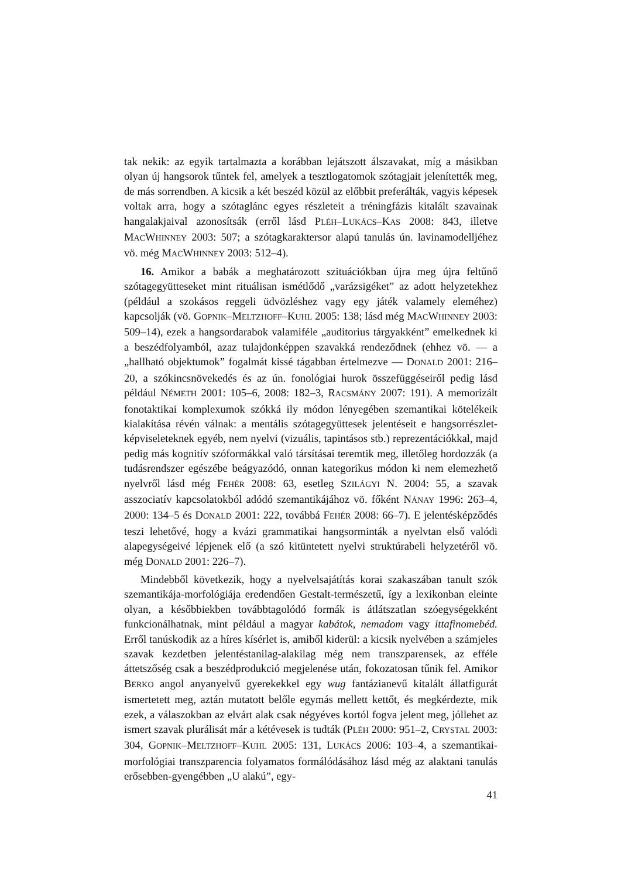tak nekik: az egyik tartalmazta a korábban lejátszott álszavakat, míg a másikban olyan új hangsorok tűntek fel, amelyek a tesztlogatomok szótagjait jelenítették meg, de más sorrendben. A kicsik a két beszéd közül az előbbit preferálták, vagyis képesek voltak arra, hogy a szótaglánc egyes részleteit a tréningfázis kitalált szavainak hangalakjaival azonosítsák (erről lásd PLÉH–LUKÁCS–KAS 2008: 843, illetve MACWHINNEY 2003: 507; a szótagkaraktersor alapú tanulás ún. lavinamodelljéhez vö. még MACWHINNEY 2003: 512–4).
16. Amikor a babák a meghatározott szituációkban újra meg újra feltűnő szótagegyütteseket mint rituálisan ismétlődő „varázsigéket” az adott helyzetekhez (például a szokásos reggeli üdvözléshez vagy egy játék valamely eleméhez) kapcsolják (vö. GOPNIK–MELTZHOFF–KUHL 2005: 138; lásd még MACWHINNEY 2003: 509–14), ezek a hangsordarabok valamiféle „auditorius tárgyakként” emelkednek ki a beszédfolyamból, azaz tulajdonképpen szavakká rendeződnek (ehhez vö. — a „hallható objektumok” fogalmát kissé tágabban értelmezve — DONALD 2001: 216–20, a szókincsnövekedés és az ún. fonológiai hurok összefüggéseiről pedig lásd például NÉMETH 2001: 105–6, 2008: 182–3, RACSMÁNY 2007: 191). A memorizált fonotaktikai komplexumok szókká ily módon lényegében szemantikai kötelékeik kialakítása révén válnak: a mentális szótagegyüttesek jelentéseit e hangsorrészlet-képviseleteknek egyéb, nem nyelvi (vizuális, tapintásos stb.) reprezentációkkal, majd pedig más kognitív szóformákkal való társításai teremtik meg, illetőleg hordozzák (a tudásrendszer egészébe beágyazódó, onnan kategorikus módon ki nem elemezhető nyelvről lásd még FEHÉR 2008: 63, esetleg SZILÁGYI N. 2004: 55, a szavak asszociatív kapcsolatokból adódó szemantikájához vö. főként NÁNAY 1996: 263–4, 2000: 134–5 és DONALD 2001: 222, továbbá FEHÉR 2008: 66–7). E jelentésképződés teszi lehetővé, hogy a kvázi grammatikai hangsorminták a nyelvtan első valódi alapegységeivé lépjenek elő (a szó kitüntetett nyelvi struktúrabeli helyzetéről vö. még DONALD 2001: 226–7).
Mindebből következik, hogy a nyelvelsajátítás korai szakaszában tanult szók szemantikája-morfológiája eredendően Gestalt-természetű, így a lexikonban eleinte olyan, a későbbiekben továbbtagolódó formák is átlátszatlan szóegységekként funkcionálhatnak, mint például a magyar kabátok, nemadom vagy ittafinomebéd. Erről tanúskodik az a híres kísérlet is, amiből kiderül: a kicsik nyelvében a számjeles szavak kezdetben jelentéstanilag-alakilag még nem transzparensek, az efféle áttetszőség csak a beszédprodukció megjelenése után, fokozatosan tűnik fel. Amikor BERKO angol anyanyelvű gyerekekkel egy wug fantázianevű kitalált állatfigurát ismertetett meg, aztán mutatott belőle egymás mellett kettőt, és megkérdezte, mik ezek, a válaszokban az elvárt alak csak négyéves kortól fogva jelent meg, jóllehet az ismert szavak plurálisát már a kétévesek is tudták (PLÉH 2000: 951–2, CRYSTAL 2003: 304, GOPNIK–MELTZHOFF–KUHL 2005: 131, LUKÁCS 2006: 103–4, a szemantikai-morfológiai transzparencia folyamatos formálódásához lásd még az alaktani tanulás erősebben-gyengébben „U alakú”, egy-
41